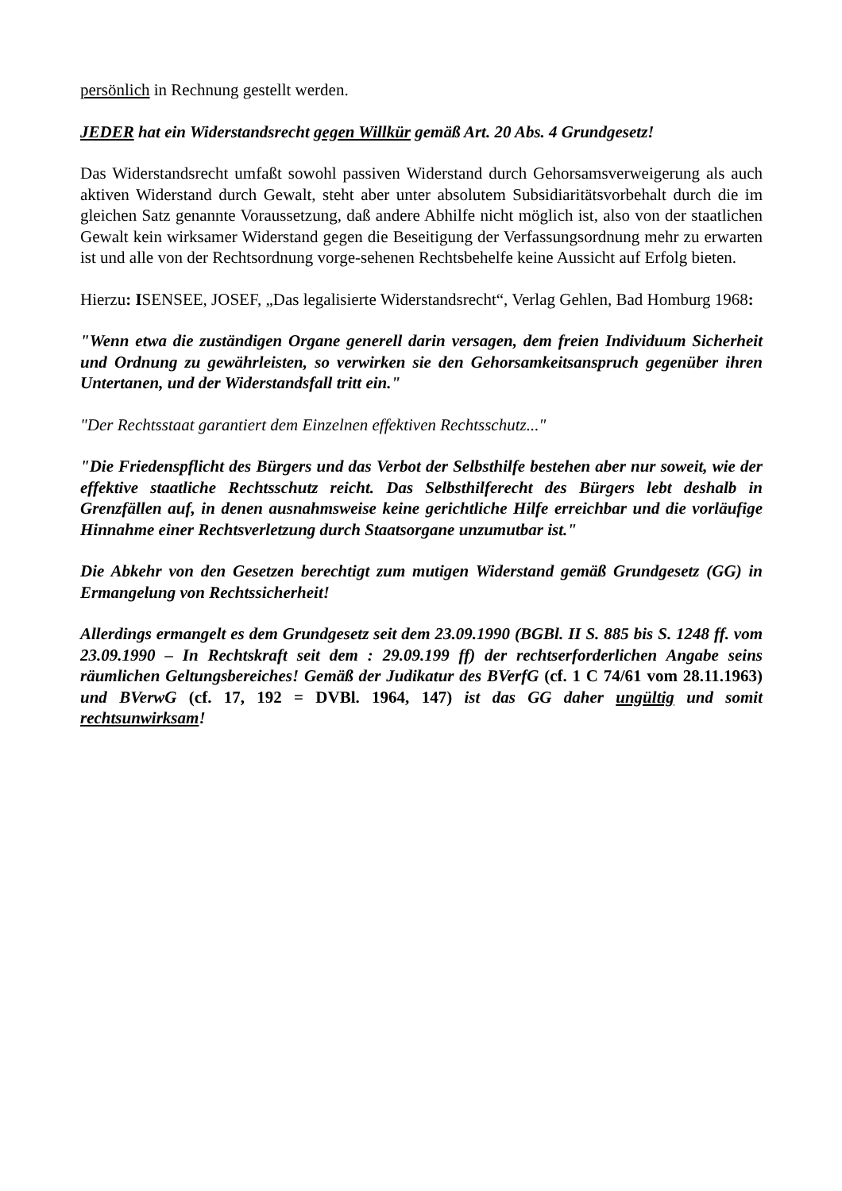persönlich in Rechnung gestellt werden.
JEDER hat ein Widerstandsrecht gegen Willkür gemäß Art. 20 Abs. 4 Grundgesetz!
Das Widerstandsrecht umfaßt sowohl passiven Widerstand durch Gehorsamsverweigerung als auch aktiven Widerstand durch Gewalt, steht aber unter absolutem Subsidiaritätsvorbehalt durch die im gleichen Satz genannte Voraussetzung, daß andere Abhilfe nicht möglich ist, also von der staatlichen Gewalt kein wirksamer Widerstand gegen die Beseitigung der Verfassungsordnung mehr zu erwarten ist und alle von der Rechtsordnung vorge-sehenen Rechtsbehelfe keine Aussicht auf Erfolg bieten.
Hierzu: ISENSEE, JOSEF, „Das legalisierte Widerstandsrecht“, Verlag Gehlen, Bad Homburg 1968:
"Wenn etwa die zuständigen Organe generell darin versagen, dem freien Individuum Sicherheit und Ordnung zu gewährleisten, so verwirken sie den Gehorsamkeitsanspruch gegenüber ihren Untertanen, und der Widerstandsfall tritt ein."
"Der Rechtsstaat garantiert dem Einzelnen effektiven Rechtsschutz..."
"Die Friedenspflicht des Bürgers und das Verbot der Selbsthilfe bestehen aber nur soweit, wie der effektive staatliche Rechtsschutz reicht. Das Selbsthilferecht des Bürgers lebt deshalb in Grenzfällen auf, in denen ausnahmsweise keine gerichtliche Hilfe erreichbar und die vorläufige Hinnahme einer Rechtsverletzung durch Staatsorgane unzumutbar ist."
Die Abkehr von den Gesetzen berechtigt zum mutigen Widerstand gemäß Grundgesetz (GG) in Ermangelung von Rechtssicherheit!
Allerdings ermangelt es dem Grundgesetz seit dem 23.09.1990 (BGBl. II S. 885 bis S. 1248 ff. vom 23.09.1990 – In Rechtskraft seit dem : 29.09.199 ff) der rechtserforderlichen Angabe seins räumlichen Geltungsbereiches! Gemäß der Judikatur des BVerfG (cf. 1 C 74/61 vom 28.11.1963) und BVerwG (cf. 17, 192 = DVBl. 1964, 147) ist das GG daher ungültig und somit rechtsunwirksam!